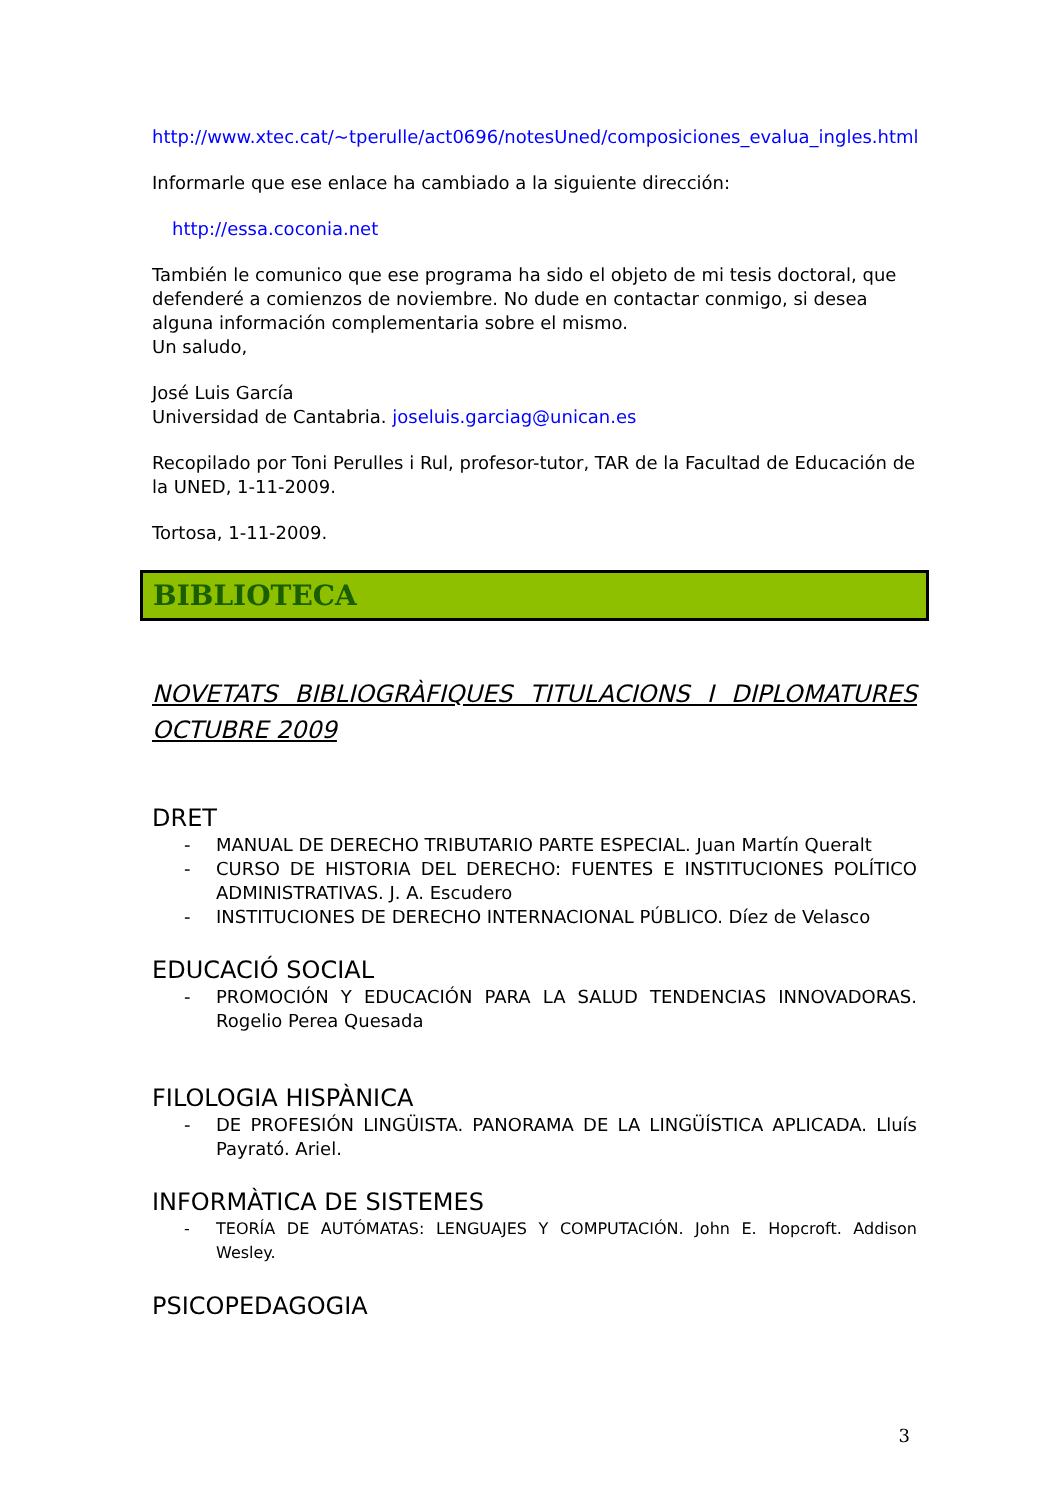http://www.xtec.cat/~tperulle/act0696/notesUned/composiciones_evalua_ingles.html
Informarle que ese enlace ha cambiado a la siguiente dirección:
http://essa.coconia.net
También le comunico que ese programa ha sido el objeto de mi tesis doctoral, que defenderé a comienzos de noviembre. No dude en contactar conmigo, si desea alguna información complementaria sobre el mismo.
Un saludo,
José Luis García
Universidad de Cantabria. joseluis.garciag@unican.es
Recopilado por Toni Perulles i Rul, profesor-tutor, TAR de la Facultad de Educación de la UNED, 1-11-2009.
Tortosa, 1-11-2009.
BIBLIOTECA
NOVETATS BIBLIOGRÀFIQUES TITULACIONS I DIPLOMATURES OCTUBRE 2009
DRET
- MANUAL DE DERECHO TRIBUTARIO PARTE ESPECIAL. Juan Martín Queralt
- CURSO DE HISTORIA DEL DERECHO: FUENTES E INSTITUCIONES POLÍTICO ADMINISTRATIVAS. J. A. Escudero
- INSTITUCIONES DE DERECHO INTERNACIONAL PÚBLICO. Díez de Velasco
EDUCACIÓ SOCIAL
- PROMOCIÓN Y EDUCACIÓN PARA LA SALUD TENDENCIAS INNOVADORAS. Rogelio Perea Quesada
FILOLOGIA HISPÀNICA
- DE PROFESIÓN LINGÜISTA. PANORAMA DE LA LINGÜÍSTICA APLICADA. Lluís Payrató. Ariel.
INFORMÀTICA DE SISTEMES
- TEORÍA DE AUTÓMATAS: LENGUAJES Y COMPUTACIÓN. John E. Hopcroft. Addison Wesley.
PSICOPEDAGOGIA
3